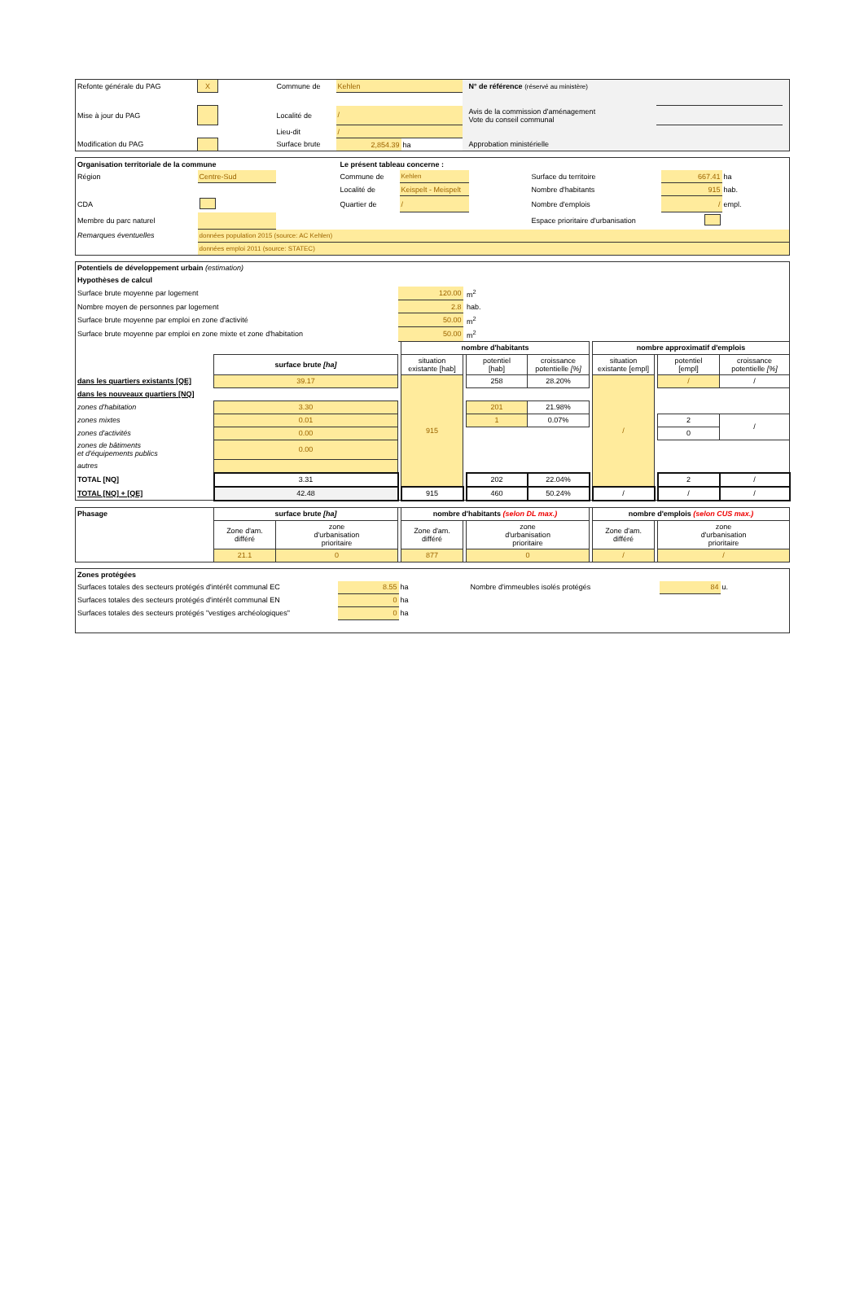| Refonte générale du PAG | X | | Commune de | Kehlen | | | N° de référence (réservé au ministère) | | |
| Mise à jour du PAG | | | Localité de | / | | | Avis de la commission d'aménagement Vote du conseil communal | | |
| | | | Lieu-dit | / | | | | | |
| Modification du PAG | | | Surface brute | 2,854.39 | ha | | Approbation ministérielle | | |
| Organisation territoriale de la commune | | | Le présent tableau concerne : | | | | | |
| Région | Centre-Sud | | Commune de | Kehlen | | Surface du territoire | 667.41 | ha |
| | | | Localité de | Keispelt - Meispelt | | Nombre d'habitants | 915 | hab. |
| CDA | | | Quartier de | / | | Nombre d'emplois | / | empl. |
| Membre du parc naturel | | | | | | Espace prioritaire d'urbanisation | | |
| Remarques éventuelles | données population 2015 (source: AC Kehlen) | | | | | | | |
| | données emploi 2011 (source: STATEC) | | | | | | | |
| Potentiels de développement urbain (estimation) | | | | | | | | | | | |
| Hypothèses de calcul | | | | | | | | | | | |
| Surface brute moyenne par logement | | 120.00 | | m<sup>2</sup> | | | | | | | |
| Nombre moyen de personnes par logement | | 2.8 | | hab. | | | | | | | |
| Surface brute moyenne par emploi en zone d'activité | | 50.00 | | m<sup>2</sup> | | | | | | | |
| Surface brute moyenne par emploi en zone mixte et zone d'habitation | | 50.00 | | m<sup>2</sup> | | | | | | | |
| | | | nombre d'habitants | | | | | nombre approximatif d'emplois | | | |
| | surface brute [ha] | | situation existante [hab] | | potentiel [hab] | croissance potentielle [%] | | situation existante [empl] | | potentiel [empl] | croissance potentielle [%] |
| dans les quartiers existants [QE] | 39.17 | | 915 | | 258 | 28.20% | | / | | / | / |
| dans les nouveaux quartiers [NQ] | | | | | | | | | | | |
| zones d'habitation | 3.30 | | | | 201 | 21.98% | | | | | |
| zones mixtes | 0.01 | | | | 1 | 0.07% | | | | 2 | / |
| zones d'activités | 0.00 | | | | | | | | | 0 | |
| zones de bâtiments et d'équipements publics | 0.00 | | | | | | | | | | |
| autres | | | | | | | | | | | |
| TOTAL [NQ] | 3.31 | | | | 202 | 22.04% | | | | 2 | / |
| TOTAL [NQ] + [QE] | 42.48 | | 915 | | 460 | 50.24% | | / | | / | / |
| Phasage | surface brute [ha] | | | nombre d'habitants (selon DL max.) | | | | nombre d'emplois (selon CUS max.) | | |
| | Zone d'am. différé | zone d'urbanisation prioritaire | | Zone d'am. différé | | zone d'urbanisation prioritaire | | Zone d'am. différé | | zone d'urbanisation prioritaire |
| | 21.1 | 0 | | 877 | | 0 | | / | | / |
| Zones protégées | | | | | |
| Surfaces totales des secteurs protégés d'intérêt communal EC | 8.55 | ha | Nombre d'immeubles isolés protégés | 84 | u. |
| Surfaces totales des secteurs protégés d'intérêt communal EN | 0 | ha | | | |
| Surfaces totales des secteurs protégés "vestiges archéologiques" | 0 | ha | | | |